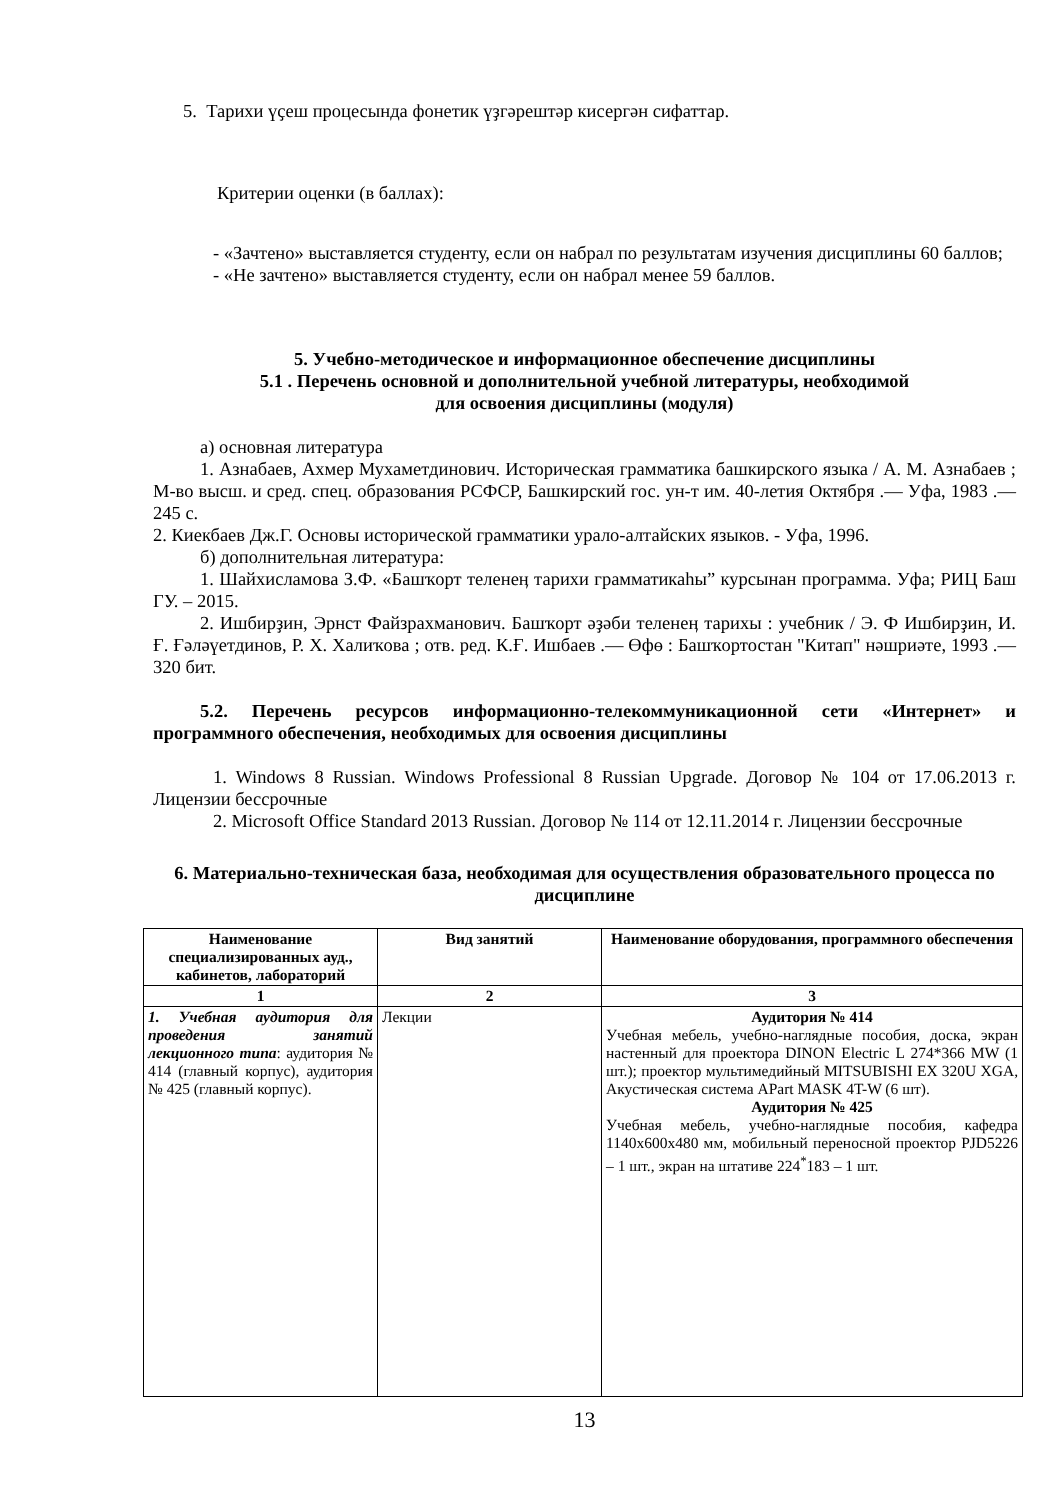5. Тарихи үҫеш процесында фонетик үҙгәрештәр кисергән сифаттар.
Критерии оценки (в баллах):
- «Зачтено» выставляется студенту, если он набрал по результатам изучения дисциплины 60 баллов;
- «Не зачтено» выставляется студенту, если он набрал менее 59 баллов.
5. Учебно-методическое и информационное обеспечение дисциплины
5.1 . Перечень основной и дополнительной учебной литературы, необходимой
для освоения дисциплины (модуля)
а) основная литература
1. Азнабаев, Ахмер Мухаметдинович. Историческая грамматика башкирского языка / А. М. Азнабаев ; М-во высш. и сред. спец. образования РСФСР, Башкирский гос. ун-т им. 40-летия Октября .— Уфа, 1983 .— 245 с.
2. Киекбаев Дж.Г. Основы исторической грамматики урало-алтайских языков. - Уфа, 1996.
б) дополнительная литература:
1. Шайхисламова З.Ф. «Башҡорт теленеӊ тарихи грамматикаһы” курсынан программа. Уфа; РИЦ Баш ГУ. – 2015.
2. Ишбирҙин, Эрнст Файзрахманович. Башҡорт әҙәби теленеӊ тарихы : учебник / Э. Ф Ишбирҙин, И. Ғ. Ғәләүетдинов, Р. Х. Халиҡова ; отв. ред. К.Ғ. Ишбаев .— Өфө : Башҡортостан "Китап" нәшриәте, 1993 .— 320 бит.
5.2. Перечень ресурсов информационно-телекоммуникационной сети «Интернет» и программного обеспечения, необходимых для освоения дисциплины
1. Windows 8 Russian. Windows Professional 8 Russian Upgrade. Договор № 104 от 17.06.2013 г. Лицензии бессрочные
2. Microsoft Office Standard 2013 Russian. Договор № 114 от 12.11.2014 г. Лицензии бессрочные
6. Материально-техническая база, необходимая для осуществления образовательного процесса по дисциплине
| Наименование специализированных ауд., кабинетов, лабораторий | Вид занятий | Наименование оборудования, программного обеспечения |
| --- | --- | --- |
| 1 | 2 | 3 |
| 1. Учебная аудитория для проведения занятий лекционного типа : аудитория № 414 (главный корпус), аудитория № 425 (главный корпус). | Лекции | Аудитория № 414 Учебная мебель, учебно-наглядные пособия, доска, экран настенный для проектора DINON Electric L 274*366 MW (1 шт.); проектор мультимедийный MITSUBISHI EX 320U XGA, Акустическая система APart MASK 4T-W (6 шт). Аудитория № 425 Учебная мебель, учебно-наглядные пособия, кафедра 1140х600х480 мм, мобильный переносной проектор PJD5226 – 1 шт., экран на штативе 224<sup>*</sup>183 – 1 шт. |
13